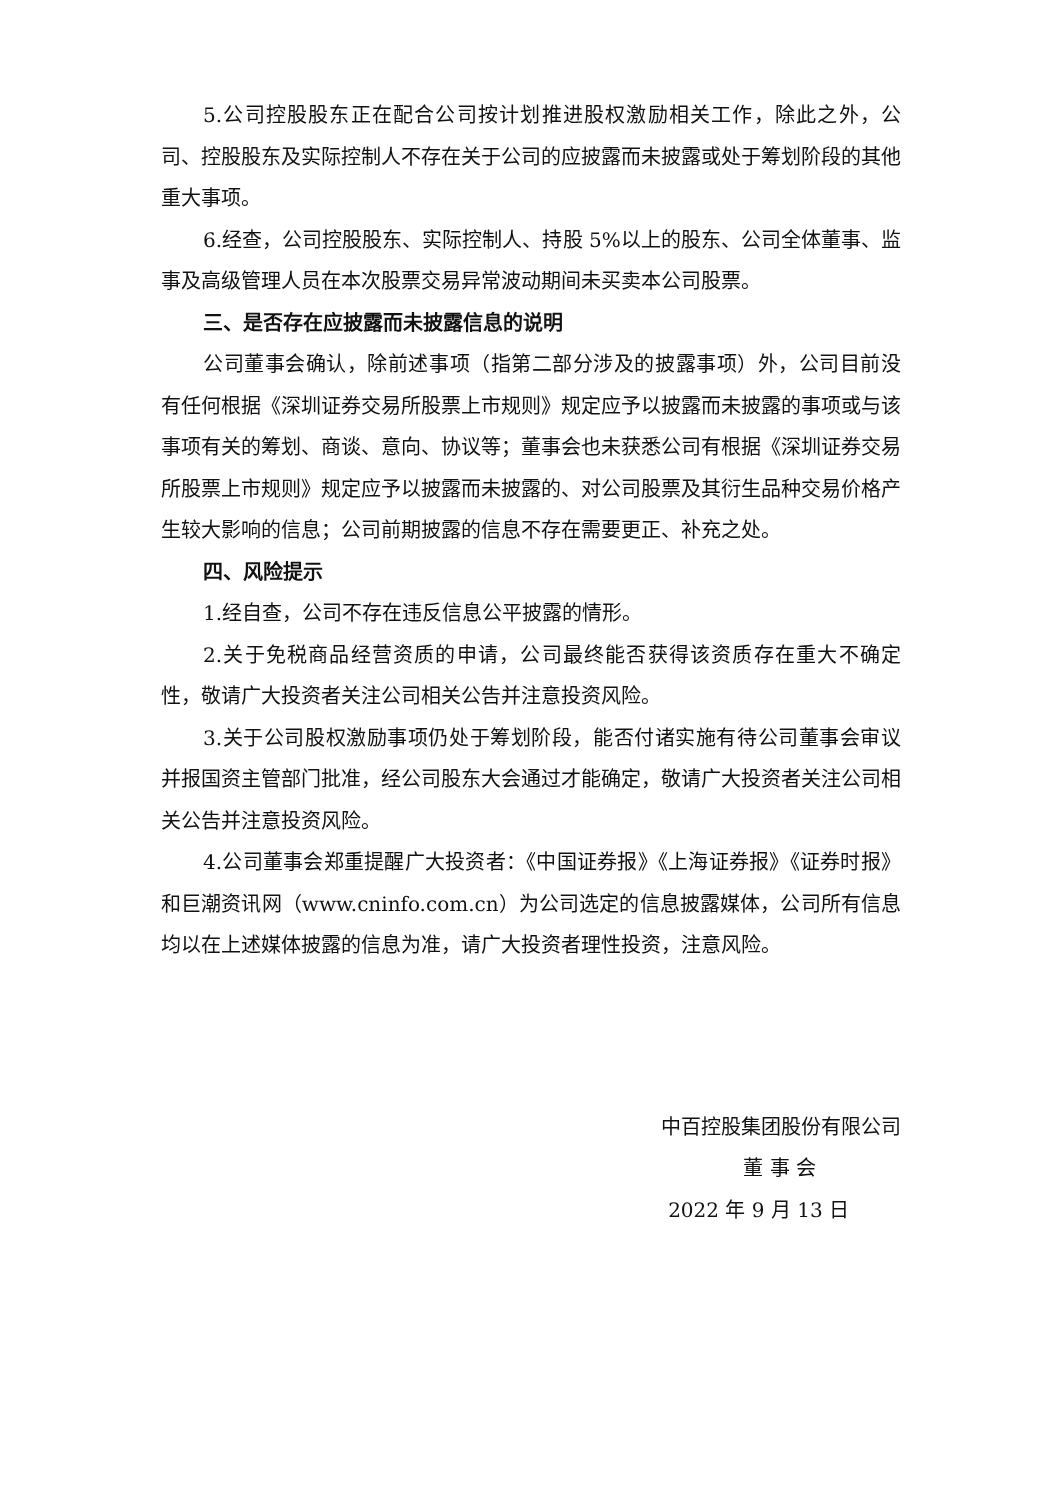5.公司控股股东正在配合公司按计划推进股权激励相关工作，除此之外，公司、控股股东及实际控制人不存在关于公司的应披露而未披露或处于筹划阶段的其他重大事项。
6.经查，公司控股股东、实际控制人、持股 5%以上的股东、公司全体董事、监事及高级管理人员在本次股票交易异常波动期间未买卖本公司股票。
三、是否存在应披露而未披露信息的说明
公司董事会确认，除前述事项（指第二部分涉及的披露事项）外，公司目前没有任何根据《深圳证券交易所股票上市规则》规定应予以披露而未披露的事项或与该事项有关的筹划、商谈、意向、协议等；董事会也未获悉公司有根据《深圳证券交易所股票上市规则》规定应予以披露而未披露的、对公司股票及其衍生品种交易价格产生较大影响的信息；公司前期披露的信息不存在需要更正、补充之处。
四、风险提示
1.经自查，公司不存在违反信息公平披露的情形。
2.关于免税商品经营资质的申请，公司最终能否获得该资质存在重大不确定性，敬请广大投资者关注公司相关公告并注意投资风险。
3.关于公司股权激励事项仍处于筹划阶段，能否付诸实施有待公司董事会审议并报国资主管部门批准，经公司股东大会通过才能确定，敬请广大投资者关注公司相关公告并注意投资风险。
4.公司董事会郑重提醒广大投资者：《中国证券报》《上海证券报》《证券时报》和巨潮资讯网（www.cninfo.com.cn）为公司选定的信息披露媒体，公司所有信息均以在上述媒体披露的信息为准，请广大投资者理性投资，注意风险。
中百控股集团股份有限公司
董 事 会
2022 年 9 月 13 日